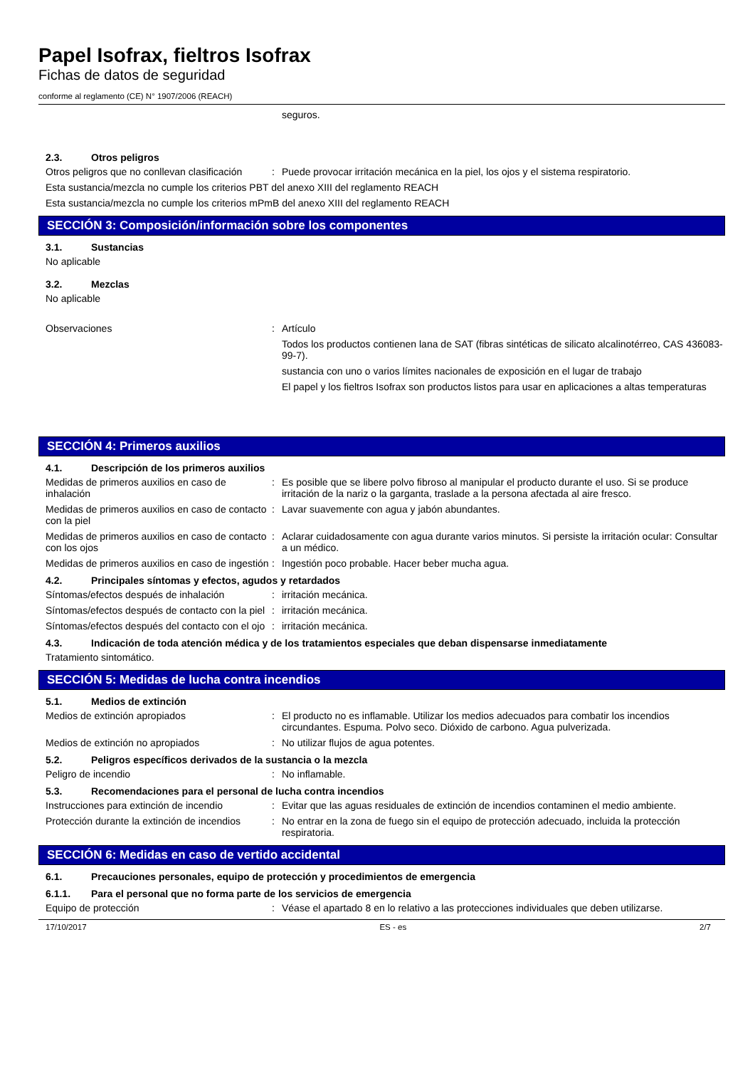Papel Isofrax, fieltros Isofrax
Fichas de datos de seguridad
conforme al reglamento (CE) N° 1907/2006 (REACH)
seguros.
2.3. Otros peligros
Otros peligros que no conllevan clasificación
: Puede provocar irritación mecánica en la piel, los ojos y el sistema respiratorio.
Esta sustancia/mezcla no cumple los criterios PBT del anexo XIII del reglamento REACH
Esta sustancia/mezcla no cumple los criterios mPmB del anexo XIII del reglamento REACH
SECCIÓN 3: Composición/información sobre los componentes
3.1. Sustancias
No aplicable
3.2. Mezclas
No aplicable
Observaciones : Artículo
Todos los productos contienen lana de SAT (fibras sintéticas de silicato alcalinotérreo, CAS 436083-99-7).
sustancia con uno o varios límites nacionales de exposición en el lugar de trabajo
El papel y los fieltros Isofrax son productos listos para usar en aplicaciones a altas temperaturas
SECCIÓN 4: Primeros auxilios
4.1. Descripción de los primeros auxilios
Medidas de primeros auxilios en caso de inhalación
: Es posible que se libere polvo fibroso al manipular el producto durante el uso. Si se produce irritación de la nariz o la garganta, traslade a la persona afectada al aire fresco.
Medidas de primeros auxilios en caso de contacto con la piel
: Lavar suavemente con agua y jabón abundantes.
Medidas de primeros auxilios en caso de contacto con los ojos
: Aclarar cuidadosamente con agua durante varios minutos. Si persiste la irritación ocular: Consultar a un médico.
Medidas de primeros auxilios en caso de ingestión
: Ingestión poco probable. Hacer beber mucha agua.
4.2. Principales síntomas y efectos, agudos y retardados
Síntomas/efectos después de inhalación
: irritación mecánica.
Síntomas/efectos después de contacto con la piel
: irritación mecánica.
Síntomas/efectos después del contacto con el ojo
: irritación mecánica.
4.3. Indicación de toda atención médica y de los tratamientos especiales que deban dispensarse inmediatamente
Tratamiento sintomático.
SECCIÓN 5: Medidas de lucha contra incendios
5.1. Medios de extinción
Medios de extinción apropiados : El producto no es inflamable. Utilizar los medios adecuados para combatir los incendios circundantes. Espuma. Polvo seco. Dióxido de carbono. Agua pulverizada.
Medios de extinción no apropiados : No utilizar flujos de agua potentes.
5.2. Peligros específicos derivados de la sustancia o la mezcla
Peligro de incendio : No inflamable.
5.3. Recomendaciones para el personal de lucha contra incendios
Instrucciones para extinción de incendio
: Evitar que las aguas residuales de extinción de incendios contaminen el medio ambiente.
Protección durante la extinción de incendios
: No entrar en la zona de fuego sin el equipo de protección adecuado, incluida la protección respiratoria.
SECCIÓN 6: Medidas en caso de vertido accidental
6.1. Precauciones personales, equipo de protección y procedimientos de emergencia
6.1.1. Para el personal que no forma parte de los servicios de emergencia
Equipo de protección : Véase el apartado 8 en lo relativo a las protecciones individuales que deben utilizarse.
17/10/2017 ES - es 2/7